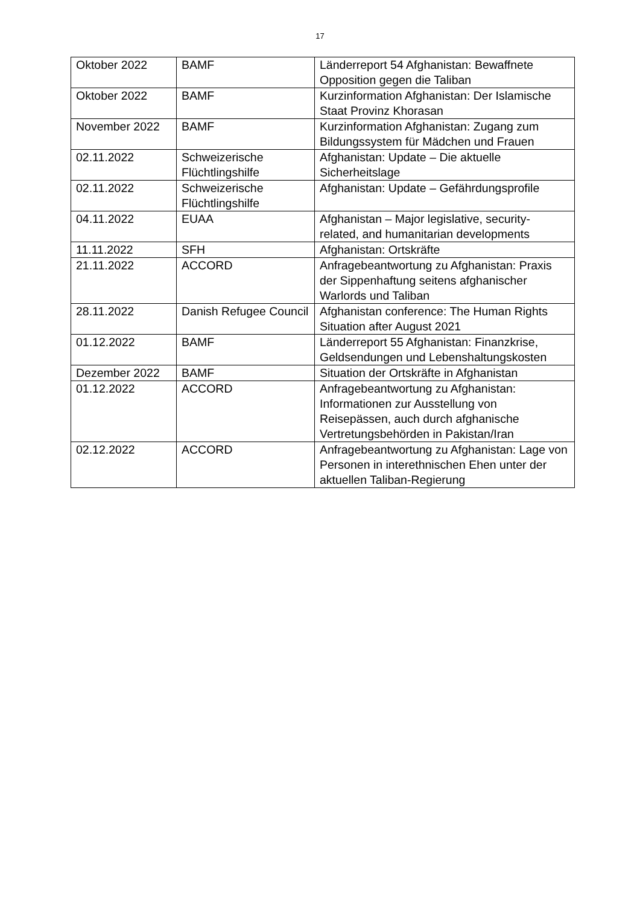17
| Oktober 2022 | BAMF | Länderreport 54 Afghanistan: Bewaffnete Opposition gegen die Taliban |
| Oktober 2022 | BAMF | Kurzinformation Afghanistan: Der Islamische Staat Provinz Khorasan |
| November 2022 | BAMF | Kurzinformation Afghanistan: Zugang zum Bildungssystem für Mädchen und Frauen |
| 02.11.2022 | Schweizerische Flüchtlingshilfe | Afghanistan: Update – Die aktuelle Sicherheitslage |
| 02.11.2022 | Schweizerische Flüchtlingshilfe | Afghanistan: Update – Gefährdungsprofile |
| 04.11.2022 | EUAA | Afghanistan – Major legislative, security-related, and humanitarian developments |
| 11.11.2022 | SFH | Afghanistan: Ortskräfte |
| 21.11.2022 | ACCORD | Anfragebeantwortung zu Afghanistan: Praxis der Sippenhaftung seitens afghanischer Warlords und Taliban |
| 28.11.2022 | Danish Refugee Council | Afghanistan conference: The Human Rights Situation after August 2021 |
| 01.12.2022 | BAMF | Länderreport 55 Afghanistan: Finanzkrise, Geldsendungen und Lebenshaltungskosten |
| Dezember 2022 | BAMF | Situation der Ortskräfte in Afghanistan |
| 01.12.2022 | ACCORD | Anfragebeantwortung zu Afghanistan: Informationen zur Ausstellung von Reisepässen, auch durch afghanische Vertretungsbehörden in Pakistan/Iran |
| 02.12.2022 | ACCORD | Anfragebeantwortung zu Afghanistan: Lage von Personen in interethnischen Ehen unter der aktuellen Taliban-Regierung |